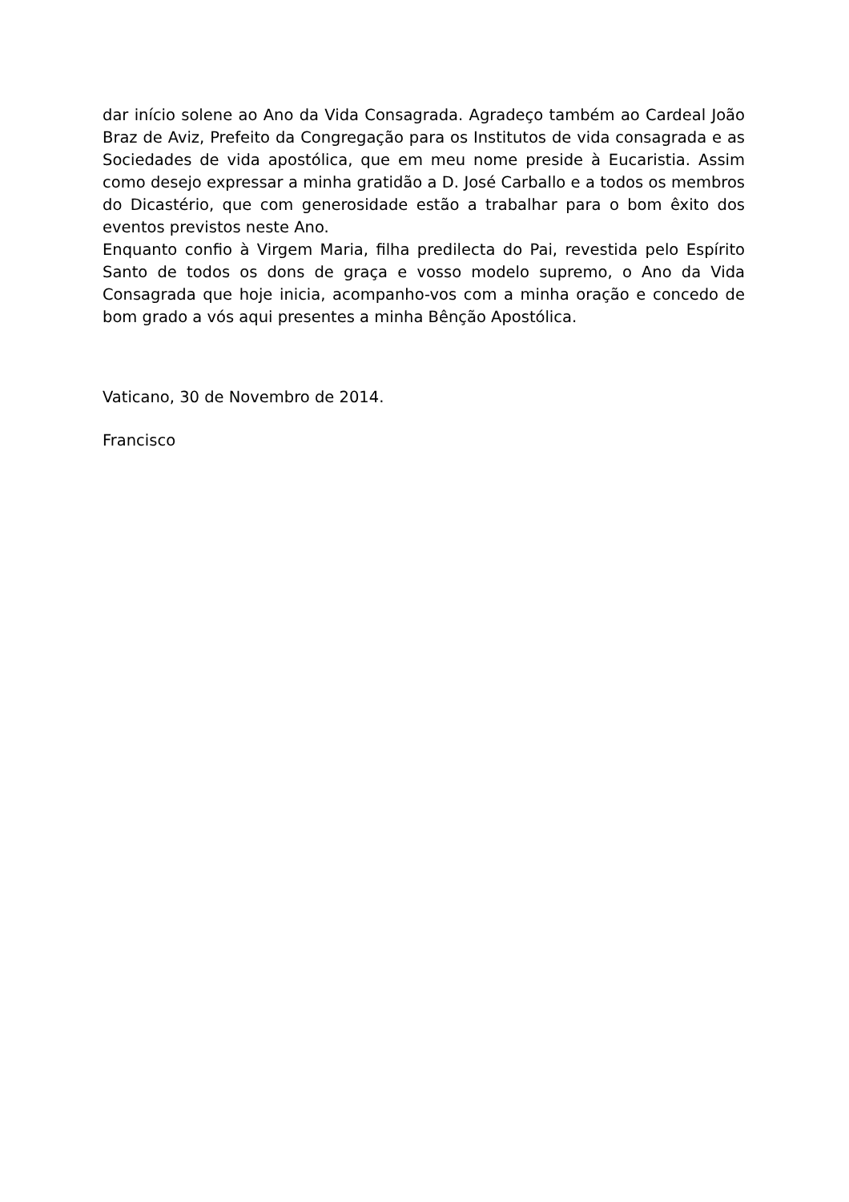dar início solene ao Ano da Vida Consagrada. Agradeço também ao Cardeal João Braz de Aviz, Prefeito da Congregação para os Institutos de vida consagrada e as Sociedades de vida apostólica, que em meu nome preside à Eucaristia. Assim como desejo expressar a minha gratidão a D. José Carballo e a todos os membros do Dicastério, que com generosidade estão a trabalhar para o bom êxito dos eventos previstos neste Ano.
Enquanto confio à Virgem Maria, filha predilecta do Pai, revestida pelo Espírito Santo de todos os dons de graça e vosso modelo supremo, o Ano da Vida Consagrada que hoje inicia, acompanho-vos com a minha oração e concedo de bom grado a vós aqui presentes a minha Bênção Apostólica.
Vaticano, 30 de Novembro de 2014.
Francisco